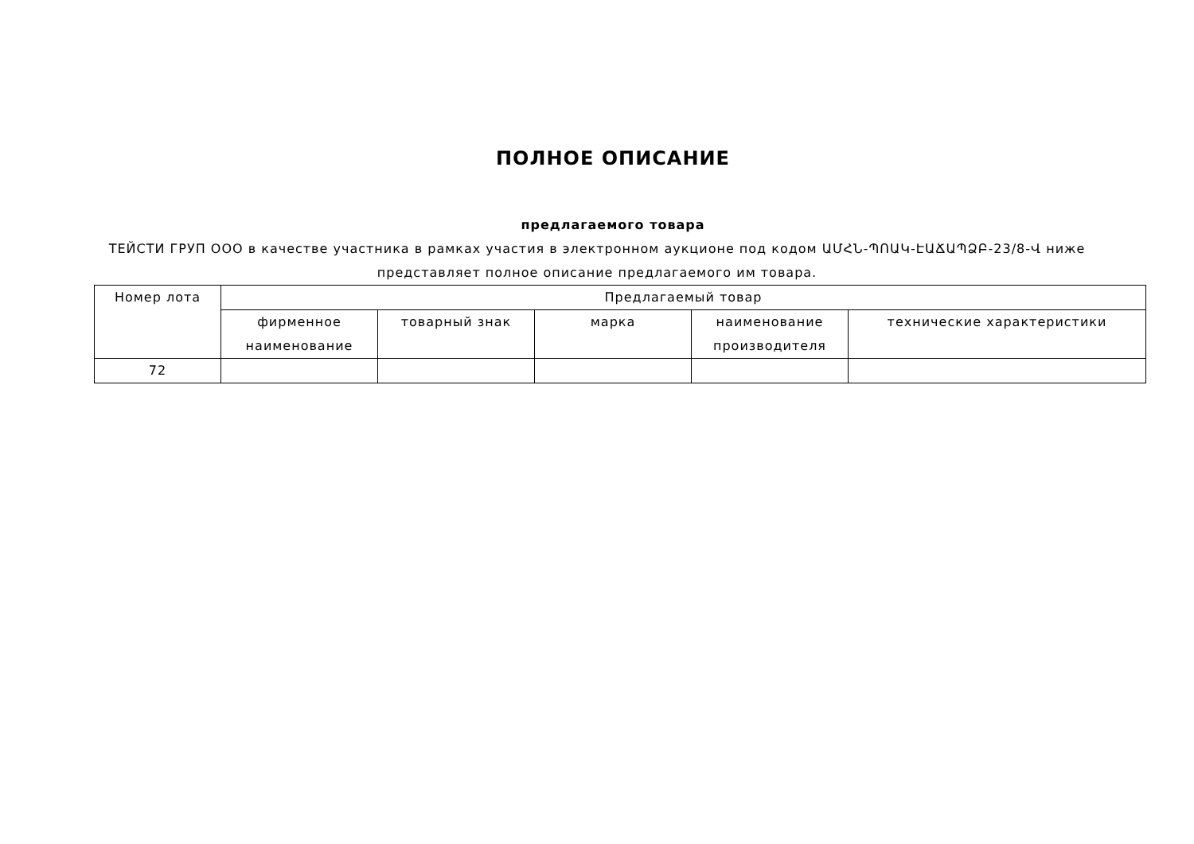ПОЛНОЕ ОПИСАНИЕ
предлагаемого товара
ТЕЙСТИ ГРУП ООО в качестве участника в рамках участия в электронном аукционе под кодом ԱՄՀՆ-ՊՈԱԿ-ԷԱՃԱՊՁԲ-23/8-Վ ниже представляет полное описание предлагаемого им товара.
| Номер лота | Предлагаемый товар | | | | |
| --- | --- | --- | --- | --- | --- |
| | фирменное наименование | товарный знак | марка | наименование производителя | технические характеристики |
| 72 | | | | | |